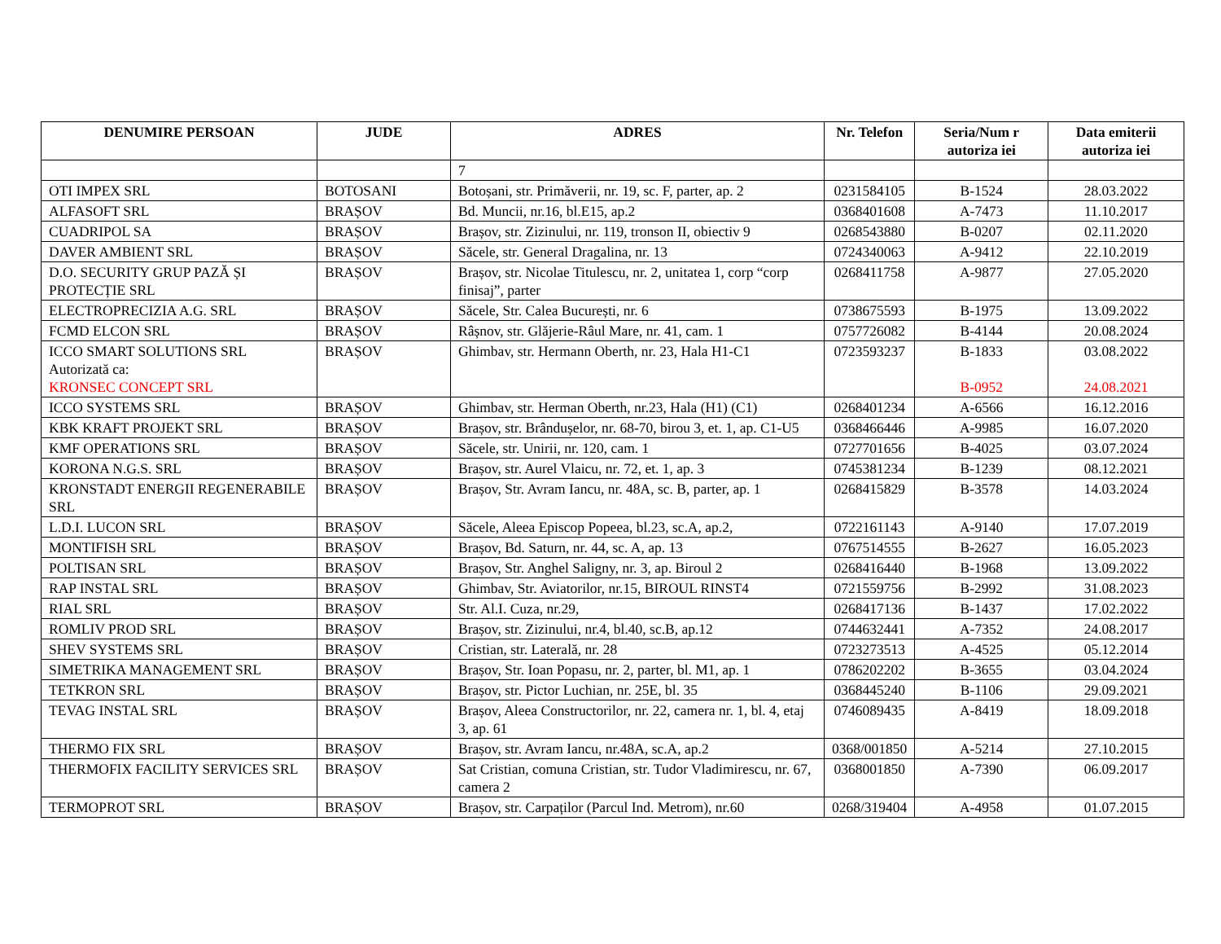| DENUMIRE PERSOAN | JUDE | ADRES | Nr. Telefon | Seria/Num r autoriza iei | Data emiterii autoriza iei |
| --- | --- | --- | --- | --- | --- |
| | | 7 | | | |
| OTI IMPEX SRL | BOTOSANI | Botoșani, str. Primăverii, nr. 19, sc. F, parter, ap. 2 | 0231584105 | B-1524 | 28.03.2022 |
| ALFASOFT SRL | BRAȘOV | Bd. Muncii, nr.16, bl.E15, ap.2 | 0368401608 | A-7473 | 11.10.2017 |
| CUADRIPOL SA | BRAȘOV | Brașov, str. Zizinului, nr. 119, tronson II, obiectiv 9 | 0268543880 | B-0207 | 02.11.2020 |
| DAVER AMBIENT SRL | BRAȘOV | Săcele, str. General Dragalina, nr. 13 | 0724340063 | A-9412 | 22.10.2019 |
| D.O. SECURITY GRUP PAZĂ ȘI PROTECȚIE SRL | BRAȘOV | Brașov, str. Nicolae Titulescu, nr. 2, unitatea 1, corp “corp finisaj”, parter | 0268411758 | A-9877 | 27.05.2020 |
| ELECTROPRECIZIA A.G. SRL | BRAȘOV | Săcele, Str. Calea București, nr. 6 | 0738675593 | B-1975 | 13.09.2022 |
| FCMD ELCON SRL | BRAȘOV | Râșnov, str. Glăjerie-Râul Mare, nr. 41, cam. 1 | 0757726082 | B-4144 | 20.08.2024 |
| ICCO SMART SOLUTIONS SRL Autorizată ca: KRONSEC CONCEPT SRL | BRAȘOV | Ghimbav, str. Hermann Oberth, nr. 23, Hala H1-C1 | 0723593237 | B-1833 B-0952 | 03.08.2022 24.08.2021 |
| ICCO SYSTEMS SRL | BRAȘOV | Ghimbav, str. Herman Oberth, nr.23, Hala (H1) (C1) | 0268401234 | A-6566 | 16.12.2016 |
| KBK KRAFT PROJEKT SRL | BRAȘOV | Brașov, str. Brândușelor, nr. 68-70, birou 3, et. 1, ap. C1-U5 | 0368466446 | A-9985 | 16.07.2020 |
| KMF OPERATIONS SRL | BRAȘOV | Săcele, str. Unirii, nr. 120, cam. 1 | 0727701656 | B-4025 | 03.07.2024 |
| KORONA N.G.S. SRL | BRAȘOV | Brașov, str. Aurel Vlaicu, nr. 72, et. 1, ap. 3 | 0745381234 | B-1239 | 08.12.2021 |
| KRONSTADT ENERGII REGENERABILE SRL | BRAȘOV | Brașov, Str. Avram Iancu, nr. 48A, sc. B, parter, ap. 1 | 0268415829 | B-3578 | 14.03.2024 |
| L.D.I. LUCON SRL | BRAȘOV | Săcele, Aleea Episcop Popeea, bl.23, sc.A, ap.2, | 0722161143 | A-9140 | 17.07.2019 |
| MONTIFISH SRL | BRAȘOV | Brașov, Bd. Saturn, nr. 44, sc. A, ap. 13 | 0767514555 | B-2627 | 16.05.2023 |
| POLTISAN SRL | BRAȘOV | Brașov, Str. Anghel Saligny, nr. 3, ap. Biroul 2 | 0268416440 | B-1968 | 13.09.2022 |
| RAP INSTAL SRL | BRAȘOV | Ghimbav, Str. Aviatorilor, nr.15, BIROUL RINST4 | 0721559756 | B-2992 | 31.08.2023 |
| RIAL SRL | BRAȘOV | Str. Al.I. Cuza, nr.29, | 0268417136 | B-1437 | 17.02.2022 |
| ROMLIV PROD SRL | BRAȘOV | Brașov, str. Zizinului, nr.4, bl.40, sc.B, ap.12 | 0744632441 | A-7352 | 24.08.2017 |
| SHEV SYSTEMS SRL | BRAȘOV | Cristian, str. Laterală, nr. 28 | 0723273513 | A-4525 | 05.12.2014 |
| SIMETRIKA MANAGEMENT SRL | BRAȘOV | Brașov, Str. Ioan Popasu, nr. 2, parter, bl. M1, ap. 1 | 0786202202 | B-3655 | 03.04.2024 |
| TETKRON SRL | BRAȘOV | Brașov, str. Pictor Luchian, nr. 25E, bl. 35 | 0368445240 | B-1106 | 29.09.2021 |
| TEVAG INSTAL SRL | BRAȘOV | Brașov, Aleea Constructorilor, nr. 22, camera nr. 1, bl. 4, etaj 3, ap. 61 | 0746089435 | A-8419 | 18.09.2018 |
| THERMO FIX SRL | BRAȘOV | Brașov, str. Avram Iancu, nr.48A, sc.A, ap.2 | 0368/001850 | A-5214 | 27.10.2015 |
| THERMOFIX FACILITY SERVICES SRL | BRAȘOV | Sat Cristian, comuna Cristian, str. Tudor Vladimirescu, nr. 67, camera 2 | 0368001850 | A-7390 | 06.09.2017 |
| TERMOPROT SRL | BRAȘOV | Brașov, str. Carpaților (Parcul Ind. Metrom), nr.60 | 0268/319404 | A-4958 | 01.07.2015 |